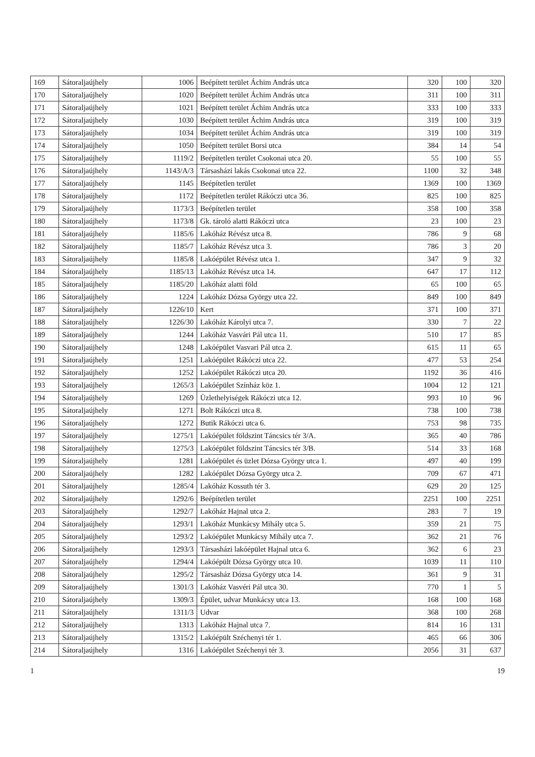| 169 | Sátoraljaújhely | 1006 | Beépített terület Áchim András utca | 320 | 100 | 320 |
| 170 | Sátoraljaújhely | 1020 | Beépített terület Áchim András utca | 311 | 100 | 311 |
| 171 | Sátoraljaújhely | 1021 | Beépített terület Áchim András utca | 333 | 100 | 333 |
| 172 | Sátoraljaújhely | 1030 | Beépített terület Áchim András utca | 319 | 100 | 319 |
| 173 | Sátoraljaújhely | 1034 | Beépített terület Áchim András utca | 319 | 100 | 319 |
| 174 | Sátoraljaújhely | 1050 | Beépített terület Borsi utca | 384 | 14 | 54 |
| 175 | Sátoraljaújhely | 1119/2 | Beépítetlen terület Csokonai utca 20. | 55 | 100 | 55 |
| 176 | Sátoraljaújhely | 1143/A/3 | Társasházi lakás Csokonai utca 22. | 1100 | 32 | 348 |
| 177 | Sátoraljaújhely | 1145 | Beépítetlen terület | 1369 | 100 | 1369 |
| 178 | Sátoraljaújhely | 1172 | Beépítetlen terület Rákóczi utca 36. | 825 | 100 | 825 |
| 179 | Sátoraljaújhely | 1173/3 | Beépítetlen terület | 358 | 100 | 358 |
| 180 | Sátoraljaújhely | 1173/8 | Gk. tároló alatti Rákóczi utca | 23 | 100 | 23 |
| 181 | Sátoraljaújhely | 1185/6 | Lakóház Révész utca 8. | 786 | 9 | 68 |
| 182 | Sátoraljaújhely | 1185/7 | Lakóház Révész utca 3. | 786 | 3 | 20 |
| 183 | Sátoraljaújhely | 1185/8 | Lakóépület Révész utca 1. | 347 | 9 | 32 |
| 184 | Sátoraljaújhely | 1185/13 | Lakóház Révész utca 14. | 647 | 17 | 112 |
| 185 | Sátoraljaújhely | 1185/20 | Lakóház alatti föld | 65 | 100 | 65 |
| 186 | Sátoraljaújhely | 1224 | Lakóház Dózsa György utca 22. | 849 | 100 | 849 |
| 187 | Sátoraljaújhely | 1226/10 | Kert | 371 | 100 | 371 |
| 188 | Sátoraljaújhely | 1226/30 | Lakóház Károlyi utca 7. | 330 | 7 | 22 |
| 189 | Sátoraljaújhely | 1244 | Lakóház Vasvári Pál utca 11. | 510 | 17 | 85 |
| 190 | Sátoraljaújhely | 1248 | Lakóépület Vasvari Pál utca 2. | 615 | 11 | 65 |
| 191 | Sátoraljaújhely | 1251 | Lakóépület Rákóczi utca 22. | 477 | 53 | 254 |
| 192 | Sátoraljaújhely | 1252 | Lakóépület Rákóczi utca 20. | 1192 | 36 | 416 |
| 193 | Sátoraljaújhely | 1265/3 | Lakóépület Színház köz 1. | 1004 | 12 | 121 |
| 194 | Sátoraljaújhely | 1269 | Üzlethelyiségek Rákóczi utca 12. | 993 | 10 | 96 |
| 195 | Sátoraljaújhely | 1271 | Bolt Rákóczi utca 8. | 738 | 100 | 738 |
| 196 | Sátoraljaújhely | 1272 | Butik Rákóczi utca 6. | 753 | 98 | 735 |
| 197 | Sátoraljaújhely | 1275/1 | Lakóépület földszint Táncsics tér 3/A. | 365 | 40 | 786 |
| 198 | Sátoraljaújhely | 1275/3 | Lakóépület földszint Táncsics tér 3/B. | 514 | 33 | 168 |
| 199 | Sátoraljaújhely | 1281 | Lakóépület és üzlet Dózsa György utca 1. | 497 | 40 | 199 |
| 200 | Sátoraljaújhely | 1282 | Lakóépület Dózsa György utca 2. | 709 | 67 | 471 |
| 201 | Sátoraljaújhely | 1285/4 | Lakóház Kossuth tér 3. | 629 | 20 | 125 |
| 202 | Sátoraljaújhely | 1292/6 | Beépítetlen terület | 2251 | 100 | 2251 |
| 203 | Sátoraljaújhely | 1292/7 | Lakóház Hajnal utca 2. | 283 | 7 | 19 |
| 204 | Sátoraljaújhely | 1293/1 | Lakóház Munkácsy Mihály utca 5. | 359 | 21 | 75 |
| 205 | Sátoraljaújhely | 1293/2 | Lakóépület Munkácsy Mihály utca 7. | 362 | 21 | 76 |
| 206 | Sátoraljaújhely | 1293/3 | Társasházi lakóépület Hajnal utca 6. | 362 | 6 | 23 |
| 207 | Sátoraljaújhely | 1294/4 | Lakóépült Dózsa György utca 10. | 1039 | 11 | 110 |
| 208 | Sátoraljaújhely | 1295/2 | Társasház Dózsa György utca 14. | 361 | 9 | 31 |
| 209 | Sátoraljaújhely | 1301/3 | Lakóház Vasvéri Pál utca 30. | 770 | 1 | 5 |
| 210 | Sátoraljaújhely | 1309/3 | Épület, udvar Munkácsy utca 13. | 168 | 100 | 168 |
| 211 | Sátoraljaújhely | 1311/3 | Udvar | 368 | 100 | 268 |
| 212 | Sátoraljaújhely | 1313 | Lakóház Hajnal utca 7. | 814 | 16 | 131 |
| 213 | Sátoraljaújhely | 1315/2 | Lakóépült Széchenyi tér 1. | 465 | 66 | 306 |
| 214 | Sátoraljaújhely | 1316 | Lakóépület Széchenyi tér 3. | 2056 | 31 | 637 |
1 19